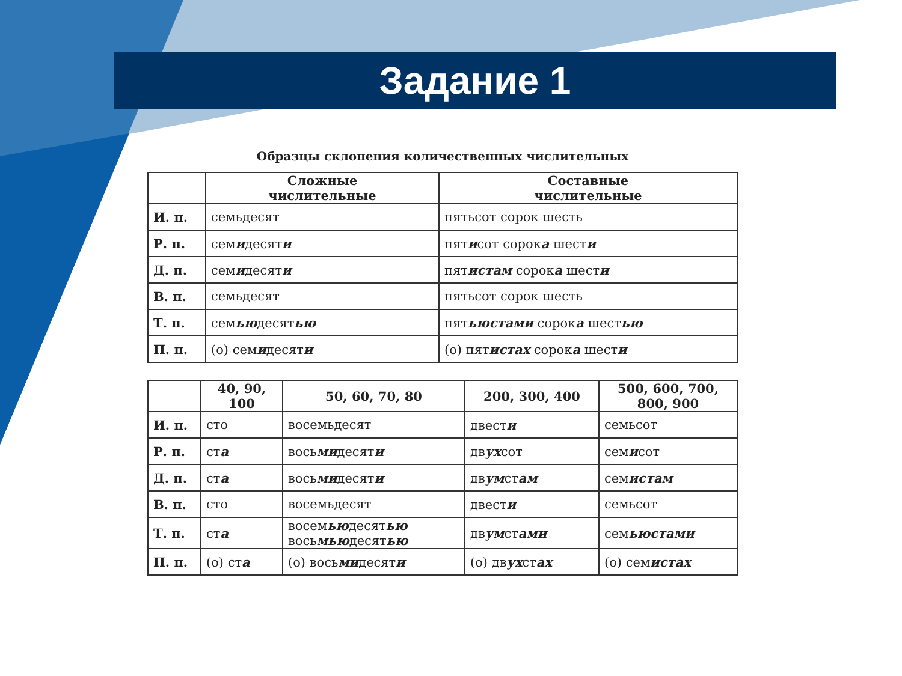Задание 1
Образцы склонения количественных числительных
| | Сложные числительные | Составные числительные |
| --- | --- | --- |
| И. п. | семьдесят | пятьсот сорок шесть |
| Р. п. | сем и десят и | пят и сот сорок а шест и |
| Д. п. | сем и десят и | пят истам сорок а шест и |
| В. п. | семьдесят | пятьсот сорок шесть |
| Т. п. | сем ью десят ью | пят ьюстами сорок а шест ью |
| П. п. | (о) сем и десят и | (о) пят истах сорок а шест и |
| | 40, 90, 100 | 50, 60, 70, 80 | 200, 300, 400 | 500, 600, 700, 800, 900 |
| --- | --- | --- | --- | --- |
| И. п. | сто | восемьдесят | двест и | семьсот |
| Р. п. | ст а | вось ми десят и | дв ух сот | сем и сот |
| Д. п. | ст а | вось ми десят и | дв ум ст ам | сем истам |
| В. п. | сто | восемьдесят | двест и | семьсот |
| Т. п. | ст а | восем ью десят ью вось мью десят ью | дв ум ст ами | сем ьюстами |
| П. п. | (о) ст а | (о) вось ми десят и | (о) дв ух ст ах | (о) сем истах |